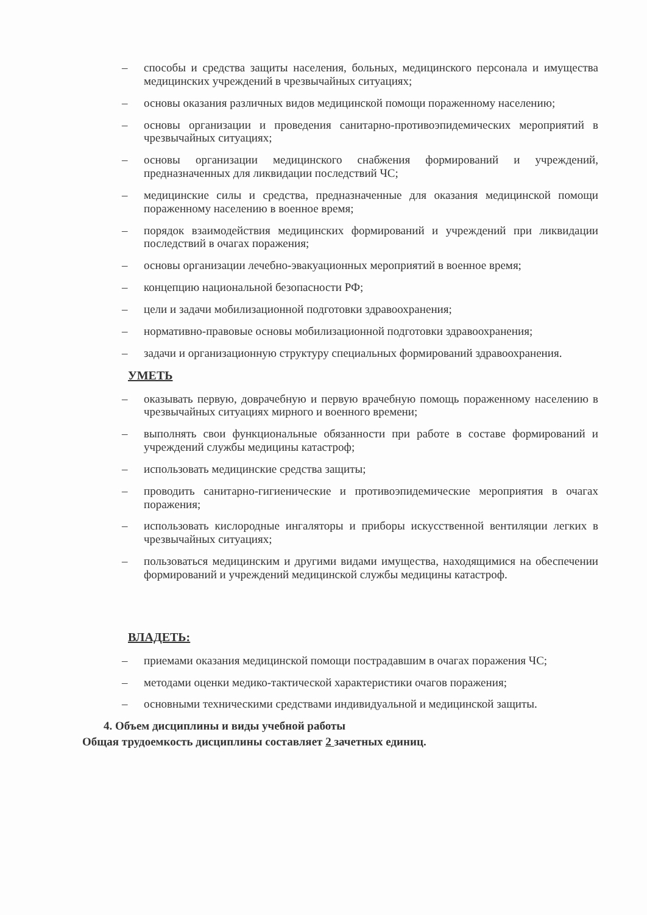– способы и средства защиты населения, больных, медицинского персонала и имущества медицинских учреждений в чрезвычайных ситуациях;
– основы оказания различных видов медицинской помощи пораженному населению;
– основы организации и проведения санитарно-противоэпидемических мероприятий в чрезвычайных ситуациях;
– основы организации медицинского снабжения формирований и учреждений, предназначенных для ликвидации последствий ЧС;
– медицинские силы и средства, предназначенные для оказания медицинской помощи пораженному населению в военное время;
– порядок взаимодействия медицинских формирований и учреждений при ликвидации последствий в очагах поражения;
– основы организации лечебно-эвакуационных мероприятий в военное время;
– концепцию национальной безопасности РФ;
– цели и задачи мобилизационной подготовки здравоохранения;
– нормативно-правовые основы мобилизационной подготовки здравоохранения;
– задачи и организационную структуру специальных формирований здравоохранения.
УМЕТЬ
– оказывать первую, доврачебную и первую врачебную помощь пораженному населению в чрезвычайных ситуациях мирного и военного времени;
– выполнять свои функциональные обязанности при работе в составе формирований и учреждений службы медицины катастроф;
– использовать медицинские средства защиты;
– проводить санитарно-гигиенические и противоэпидемические мероприятия в очагах поражения;
– использовать кислородные ингаляторы и приборы искусственной вентиляции легких в чрезвычайных ситуациях;
– пользоваться медицинским и другими видами имущества, находящимися на обеспечении формирований и учреждений медицинской службы медицины катастроф.
ВЛАДЕТЬ:
– приемами оказания медицинской помощи пострадавшим в очагах поражения ЧС;
– методами оценки медико-тактической характеристики очагов поражения;
– основными техническими средствами индивидуальной и медицинской защиты.
4. Объем дисциплины и виды учебной работы
Общая трудоемкость дисциплины составляет 2 зачетных единиц.